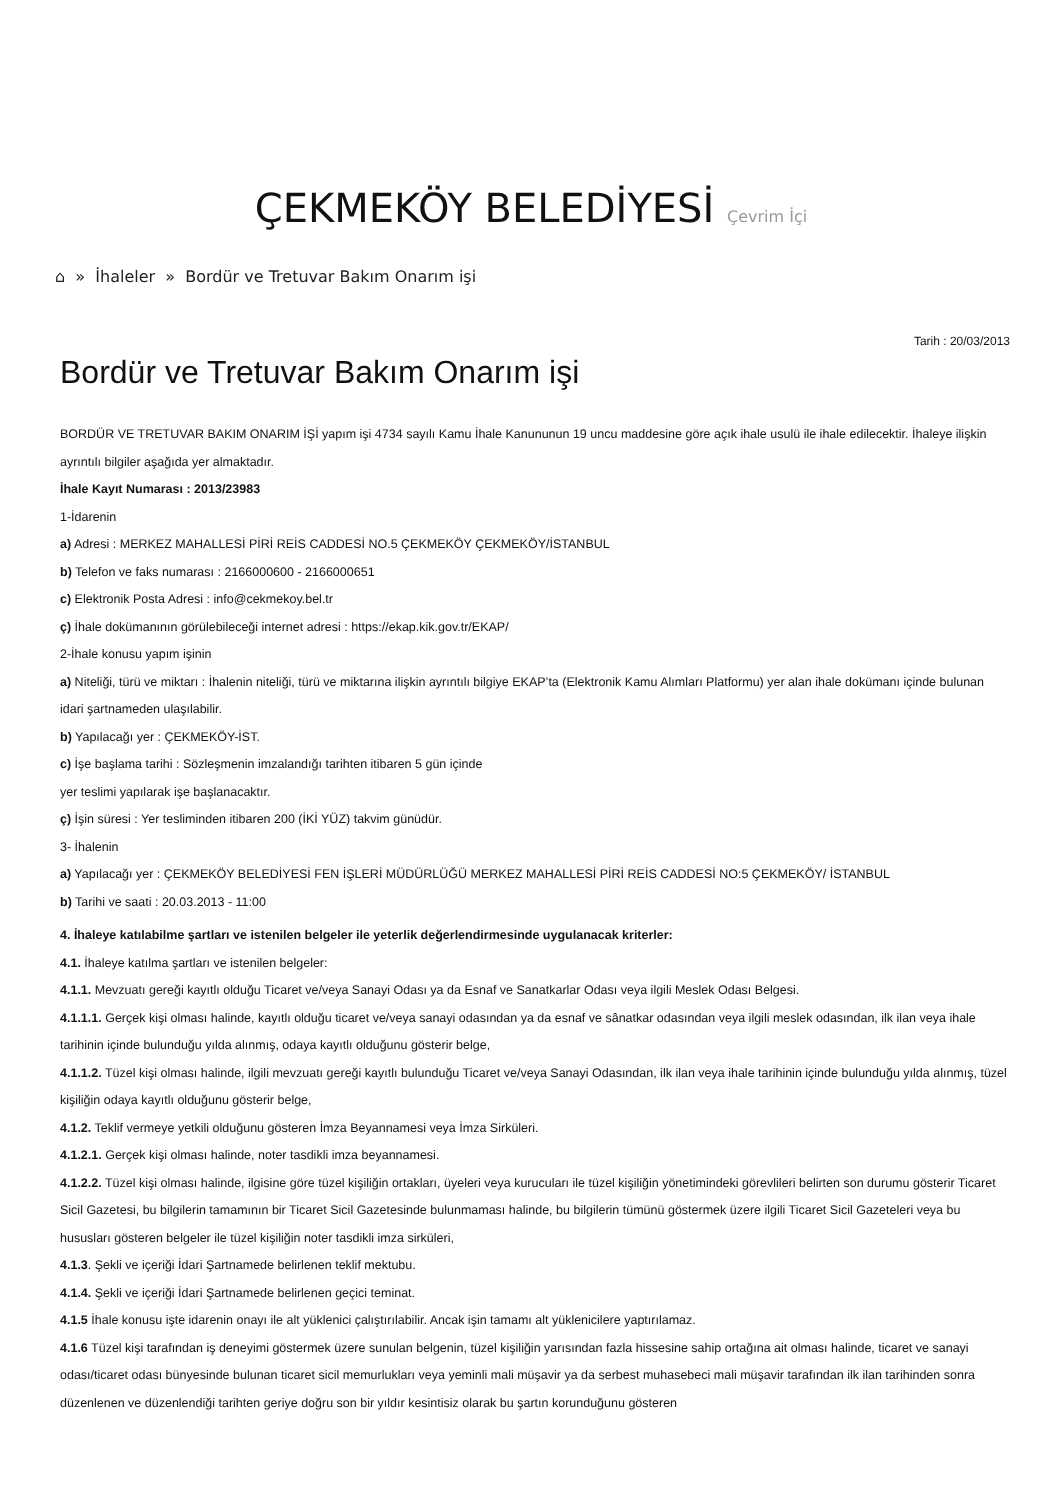ÇEKMEKÖY BELEDİYESİ Çevrim İçi
⌂ » İhaleler » Bordür ve Tretuvar Bakım Onarım işi
Tarih : 20/03/2013
Bordür ve Tretuvar Bakım Onarım işi
BORDÜR VE TRETUVAR BAKIM ONARIM İŞİ yapım işi 4734 sayılı Kamu İhale Kanununun 19 uncu maddesine göre açık ihale usulü ile ihale edilecektir. İhaleye ilişkin ayrıntılı bilgiler aşağıda yer almaktadır.
İhale Kayıt Numarası : 2013/23983
1-İdarenin
a) Adresi : MERKEZ MAHALLESİ PİRİ REİS CADDESİ NO.5 ÇEKMEKÖY ÇEKMEKÖY/İSTANBUL
b) Telefon ve faks numarası : 2166000600 - 2166000651
c) Elektronik Posta Adresi : info@cekmekoy.bel.tr
ç) İhale dokümanının görülebileceği internet adresi : https://ekap.kik.gov.tr/EKAP/
2-İhale konusu yapım işinin
a) Niteliği, türü ve miktarı : İhalenin niteliği, türü ve miktarına ilişkin ayrıntılı bilgiye EKAP’ta (Elektronik Kamu Alımları Platformu) yer alan ihale dokümanı içinde bulunan idari şartnameden ulaşılabilir.
b) Yapılacağı yer : ÇEKMEKÖY-İST.
c) İşe başlama tarihi : Sözleşmenin imzalandığı tarihten itibaren 5 gün içinde
yer teslimi yapılarak işe başlanacaktır.
ç) İşin süresi : Yer tesliminden itibaren 200 (İKİ YÜZ) takvim günüdür.
3- İhalenin
a) Yapılacağı yer : ÇEKMEKÖY BELEDİYESİ FEN İŞLERİ MÜDÜRLÜĞÜ MERKEZ MAHALLESİ PİRİ REİS CADDESİ NO:5 ÇEKMEKÖY/ İSTANBUL
b) Tarihi ve saati : 20.03.2013 - 11:00
4. İhaleye katılabilme şartları ve istenilen belgeler ile yeterlik değerlendirmesinde uygulanacak kriterler:
4.1. İhaleye katılma şartları ve istenilen belgeler:
4.1.1. Mevzuatı gereği kayıtlı olduğu Ticaret ve/veya Sanayi Odası ya da Esnaf ve Sanatkarlar Odası veya ilgili Meslek Odası Belgesi.
4.1.1.1. Gerçek kişi olması halinde, kayıtlı olduğu ticaret ve/veya sanayi odasından ya da esnaf ve sânatkar odasından veya ilgili meslek odasından, ilk ilan veya ihale tarihinin içinde bulunduğu yılda alınmış, odaya kayıtlı olduğunu gösterir belge,
4.1.1.2. Tüzel kişi olması halinde, ilgili mevzuatı gereği kayıtlı bulunduğu Ticaret ve/veya Sanayi Odasından, ilk ilan veya ihale tarihinin içinde bulunduğu yılda alınmış, tüzel kişiliğin odaya kayıtlı olduğunu gösterir belge,
4.1.2. Teklif vermeye yetkili olduğunu gösteren İmza Beyannamesi veya İmza Sirküleri.
4.1.2.1. Gerçek kişi olması halinde, noter tasdikli imza beyannamesi.
4.1.2.2. Tüzel kişi olması halinde, ilgisine göre tüzel kişiliğin ortakları, üyeleri veya kurucuları ile tüzel kişiliğin yönetimindeki görevlileri belirten son durumu gösterir Ticaret Sicil Gazetesi, bu bilgilerin tamamının bir Ticaret Sicil Gazetesinde bulunmaması halinde, bu bilgilerin tümünü göstermek üzere ilgili Ticaret Sicil Gazeteleri veya bu hususları gösteren belgeler ile tüzel kişiliğin noter tasdikli imza sirküleri,
4.1.3. Şekli ve içeriği İdari Şartnamede belirlenen teklif mektubu.
4.1.4. Şekli ve içeriği İdari Şartnamede belirlenen geçici teminat.
4.1.5 İhale konusu işte idarenin onayı ile alt yüklenici çalıştırılabilir. Ancak işin tamamı alt yüklenicilere yaptırılamaz.
4.1.6 Tüzel kişi tarafından iş deneyimi göstermek üzere sunulan belgenin, tüzel kişiliğin yarısından fazla hissesine sahip ortağına ait olması halinde, ticaret ve sanayi odası/ticaret odası bünyesinde bulunan ticaret sicil memurlukları veya yeminli mali müşavir ya da serbest muhasebeci mali müşavir tarafından ilk ilan tarihinden sonra düzenlenen ve düzenlendiği tarihten geriye doğru son bir yıldır kesintisiz olarak bu şartın korunduğunu gösteren